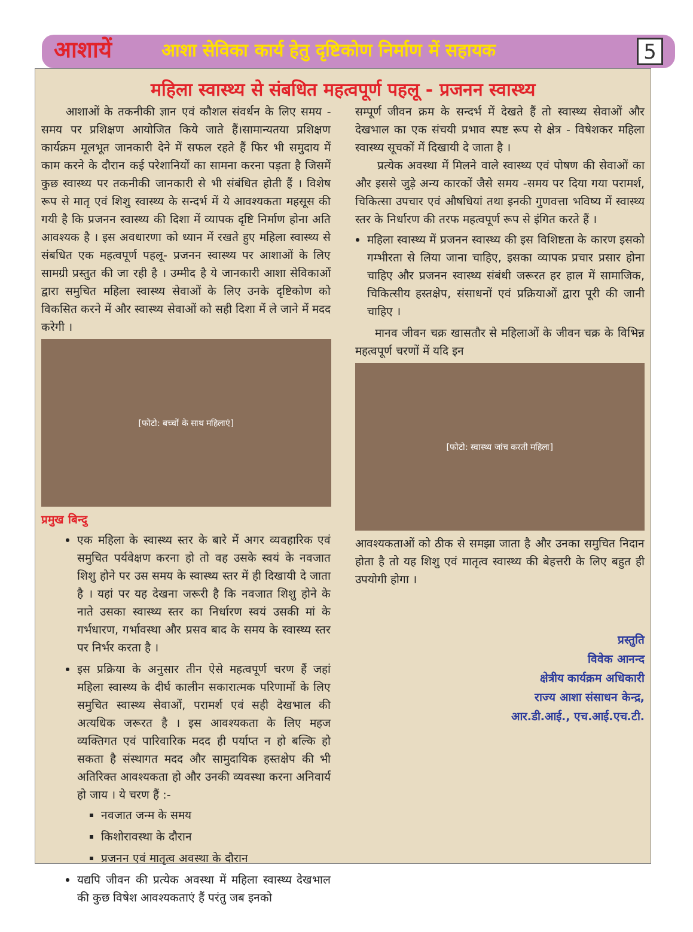आशायें
आशा सेविका कार्य हेतु दृष्टिकोण निर्माण में सहायक
5
महिला स्वास्थ्य से संबधित महत्वपूर्ण पहलू - प्रजनन स्वास्थ्य
आशाओं के तकनीकी ज्ञान एवं कौशल संवर्धन के लिए समय - समय पर प्रशिक्षण आयोजित किये जाते हैं।सामान्यतया प्रशिक्षण कार्यक्रम मूलभूत जानकारी देने में सफल रहते हैं फिर भी समुदाय में काम करने के दौरान कई परेशानियों का सामना करना पड़ता है जिसमें कुछ स्वास्थ्य पर तकनीकी जानकारी से भी संबंधित होती हैं । विशेष रूप से मातृ एवं शिशु स्वास्थ्य के सन्दर्भ में ये आवश्यकता महसूस की गयी है कि प्रजनन स्वास्थ्य की दिशा में व्यापक दृष्टि निर्माण होना अति आवश्यक है । इस अवधारणा को ध्यान में रखते हुए महिला स्वास्थ्य से संबधित एक महत्वपूर्ण पहलू- प्रजनन स्वास्थ्य पर आशाओं के लिए सामग्री प्रस्तुत की जा रही है । उम्मीद है ये जानकारी आशा सेविकाओं द्वारा समुचित महिला स्वास्थ्य सेवाओं के लिए उनके दृष्टिकोण को विकसित करने में और स्वास्थ्य सेवाओं को सही दिशा में ले जाने में मदद करेगी ।
[फोटो: बच्चों के साथ महिलाएं]
प्रमुख बिन्दु
एक महिला के स्वास्थ्य स्तर के बारे में अगर व्यवहारिक एवं समुचित पर्यवेक्षण करना हो तो वह उसके स्वयं के नवजात शिशु होने पर उस समय के स्वास्थ्य स्तर में ही दिखायी दे जाता है । यहां पर यह देखना जरूरी है कि नवजात शिशु होने के नाते उसका स्वास्थ्य स्तर का निर्धारण स्वयं उसकी मां के गर्भधारण, गर्भावस्था और प्रसव बाद के समय के स्वास्थ्य स्तर पर निर्भर करता है ।
इस प्रक्रिया के अनुसार तीन ऐसे महत्वपूर्ण चरण हैं जहां महिला स्वास्थ्य के दीर्घ कालीन सकारात्मक परिणामों के लिए समुचित स्वास्थ्य सेवाओं, परामर्श एवं सही देखभाल की अत्यधिक जरूरत है । इस आवश्यकता के लिए महज व्यक्तिगत एवं पारिवारिक मदद ही पर्याप्त न हो बल्कि हो सकता है संस्थागत मदद और सामुदायिक हस्तक्षेप की भी अतिरिक्त आवश्यकता हो और उनकी व्यवस्था करना अनिवार्य हो जाय । ये चरण हैं :-
नवजात जन्म के समय
किशोरावस्था के दौरान
प्रजनन एवं मातृत्व अवस्था के दौरान
यद्यपि जीवन की प्रत्येक अवस्था में महिला स्वास्थ्य देखभाल की कुछ विषेश आवश्यकताएं हैं परंतु जब इनको
सम्पूर्ण जीवन क्रम के सन्दर्भ में देखते हैं तो स्वास्थ्य सेवाओं और देखभाल का एक संचयी प्रभाव स्पष्ट रूप से क्षेत्र - विषेशकर महिला स्वास्थ्य सूचकों में दिखायी दे जाता है ।
प्रत्येक अवस्था में मिलने वाले स्वास्थ्य एवं पोषण की सेवाओं का और इससे जुड़े अन्य कारकों जैसे समय -समय पर दिया गया परामर्श, चिकित्सा उपचार एवं औषधियां तथा इनकी गुणवत्ता भविष्य में स्वास्थ्य स्तर के निर्धारण की तरफ महत्वपूर्ण रूप से इंगित करते हैं ।
महिला स्वास्थ्य में प्रजनन स्वास्थ्य की इस विशिष्टता के कारण इसको गम्भीरता से लिया जाना चाहिए, इसका व्यापक प्रचार प्रसार होना चाहिए और प्रजनन स्वास्थ्य संबंधी जरूरत हर हाल में सामाजिक, चिकित्सीय हस्तक्षेप, संसाधनों एवं प्रक्रियाओं द्वारा पूरी की जानी चाहिए ।
मानव जीवन चक्र खासतौर से महिलाओं के जीवन चक्र के विभिन्न महत्वपूर्ण चरणों में यदि इन
[फोटो: स्वास्थ्य जांच करती महिला]
आवश्यकताओं को ठीक से समझा जाता है और उनका समुचित निदान होता है तो यह शिशु एवं मातृत्व स्वास्थ्य की बेहत्तरी के लिए बहुत ही उपयोगी होगा ।
प्रस्तुति
विवेक आनन्द
क्षेत्रीय कार्यक्रम अधिकारी
राज्य आशा संसाधन केन्द्र,
आर.डी.आई., एच.आई.एच.टी.